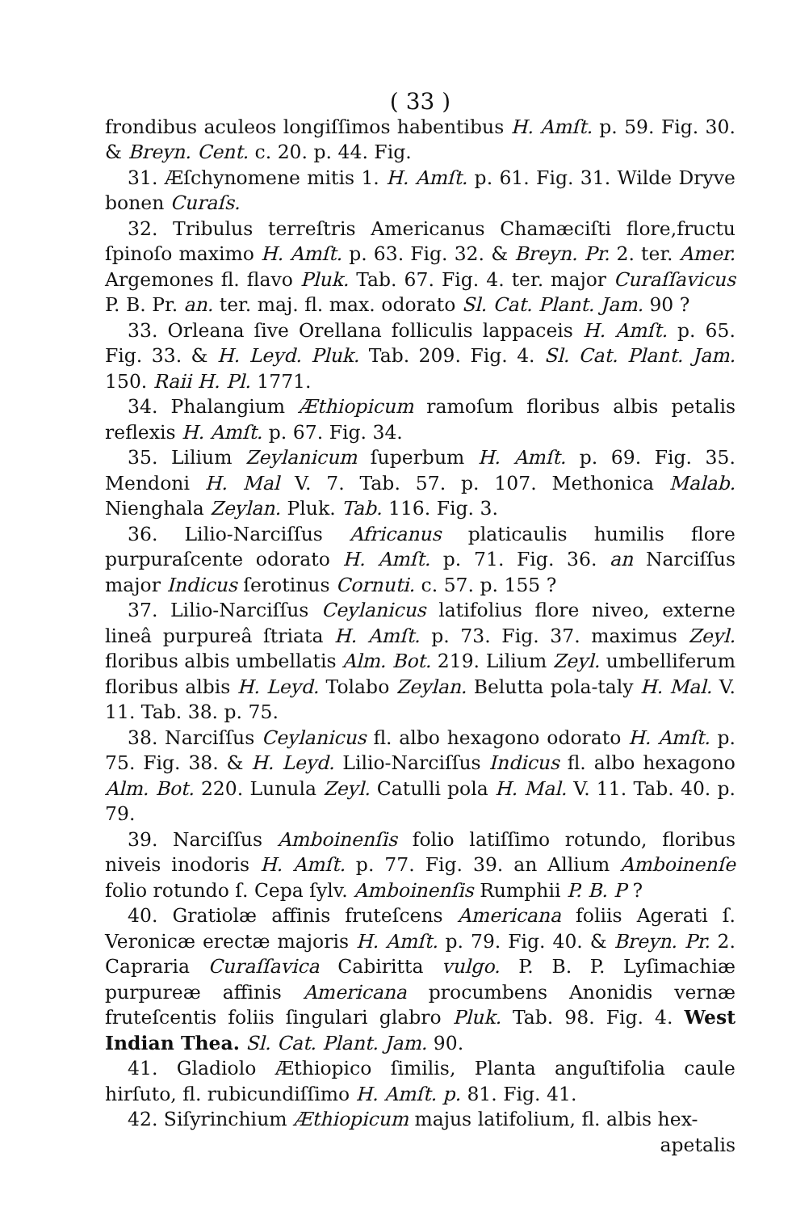( 33 )
frondibus aculeos longiſſimos habentibus H. Amſt. p. 59. Fig. 30. & Breyn. Cent. c. 20. p. 44. Fig.
31. Æſchynomene mitis 1. H. Amſt. p. 61. Fig. 31. Wilde Dryve bonen Curaſs.
32. Tribulus terreſtris Americanus Chamæciſti flore,fructu ſpinoſo maximo H. Amſt. p. 63. Fig. 32. & Breyn. Pr. 2. ter. Amer. Argemones fl. flavo Pluk. Tab. 67. Fig. 4. ter. major Curaſſavicus P. B. Pr. an. ter. maj. fl. max. odorato Sl. Cat. Plant. Jam. 90 ?
33. Orleana ſive Orellana folliculis lappaceis H. Amſt. p. 65. Fig. 33. & H. Leyd. Pluk. Tab. 209. Fig. 4. Sl. Cat. Plant. Jam. 150. Raii H. Pl. 1771.
34. Phalangium Æthiopicum ramoſum floribus albis petalis reflexis H. Amſt. p. 67. Fig. 34.
35. Lilium Zeylanicum ſuperbum H. Amſt. p. 69. Fig. 35. Mendoni H. Mal V. 7. Tab. 57. p. 107. Methonica Malab. Nienghala Zeylan. Pluk. Tab. 116. Fig. 3.
36. Lilio-Narciſſus Africanus platicaulis humilis flore purpuraſcente odorato H. Amſt. p. 71. Fig. 36. an Narciſſus major Indicus ſerotinus Cornuti. c. 57. p. 155 ?
37. Lilio-Narciſſus Ceylanicus latifolius flore niveo, externe lineâ purpureâ ſtriata H. Amſt. p. 73. Fig. 37. maximus Zeyl. floribus albis umbellatis Alm. Bot. 219. Lilium Zeyl. umbelliferum floribus albis H. Leyd. Tolabo Zeylan. Belutta pola-taly H. Mal. V. 11. Tab. 38. p. 75.
38. Narciſſus Ceylanicus fl. albo hexagono odorato H. Amſt. p. 75. Fig. 38. & H. Leyd. Lilio-Narciſſus Indicus fl. albo hexagono Alm. Bot. 220. Lunula Zeyl. Catulli pola H. Mal. V. 11. Tab. 40. p. 79.
39. Narciſſus Amboinenſis folio latiſſimo rotundo, floribus niveis inodoris H. Amſt. p. 77. Fig. 39. an Allium Amboinenſe folio rotundo ſ. Cepa ſylv. Amboinenſis Rumphii P. B. P ?
40. Gratiolæ affinis fruteſcens Americana foliis Agerati ſ. Veronicæ erectæ majoris H. Amſt. p. 79. Fig. 40. & Breyn. Pr. 2. Capraria Curaſſavica Cabiritta vulgo. P. B. P. Lyſimachiæ purpureæ affinis Americana procumbens Anonidis vernæ fruteſcentis foliis ſingulari glabro Pluk. Tab. 98. Fig. 4. West Indian Thea. Sl. Cat. Plant. Jam. 90.
41. Gladiolo Æthiopico ſimilis, Planta anguſtifolia caule hirſuto, fl. rubicundiſſimo H. Amſt. p. 81. Fig. 41.
42. Siſyrinchium Æthiopicum majus latifolium, fl. albis hex-
apetalis